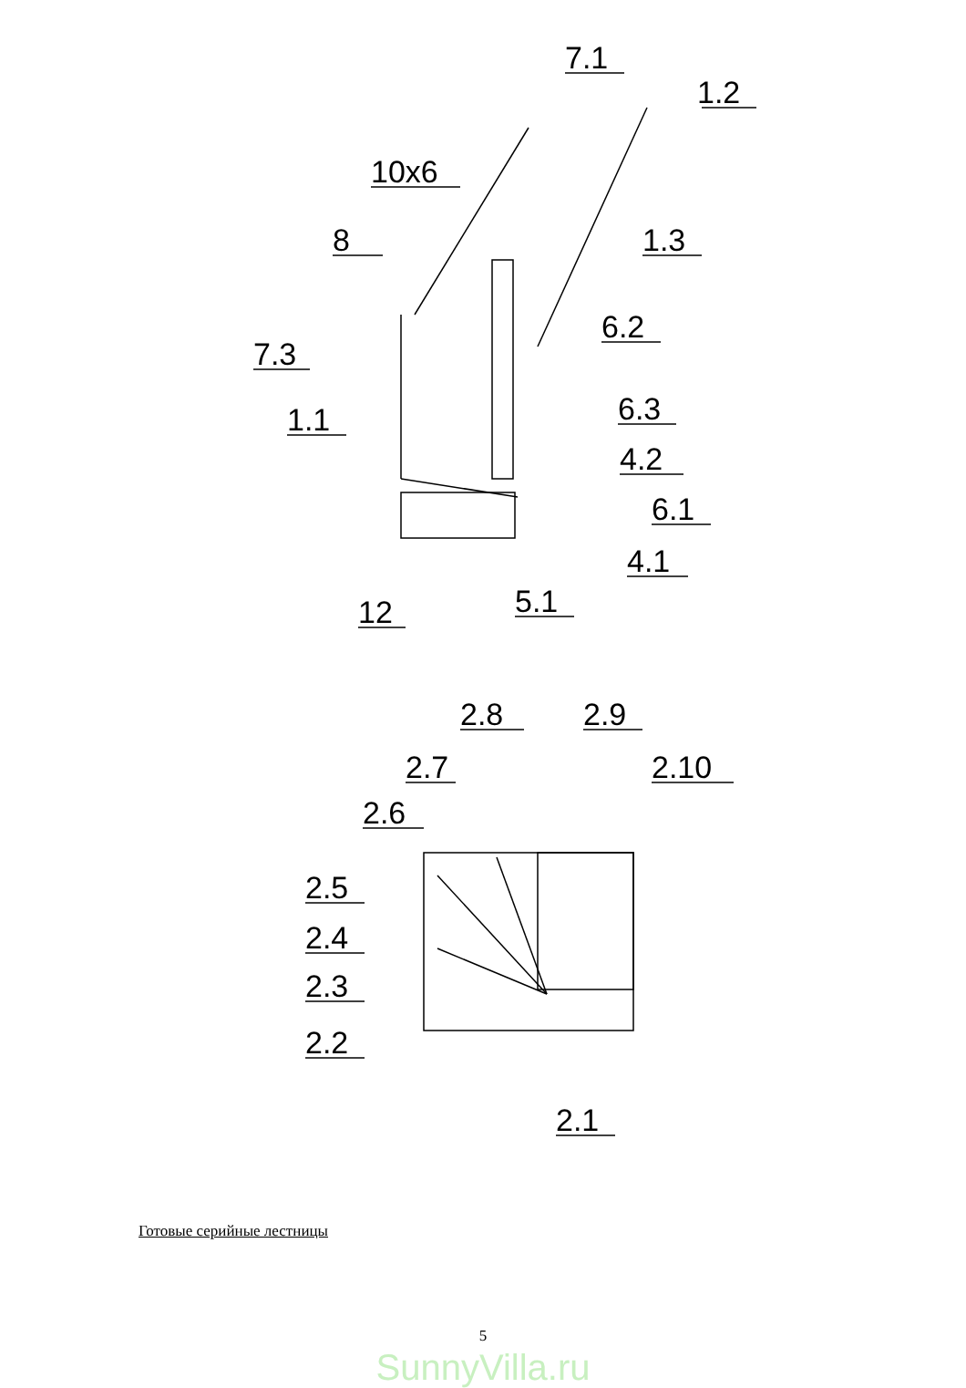7.1
1.2
10x6
8
1.3
6.2
7.3
6.3
1.1
4.2
6.1
4.1
5.1
12
2.8
2.9
2.7
2.10
2.6
2.5
2.4
2.3
2.2
2.1
Готовые серийные лестницы
5
SunnyVilla.ru